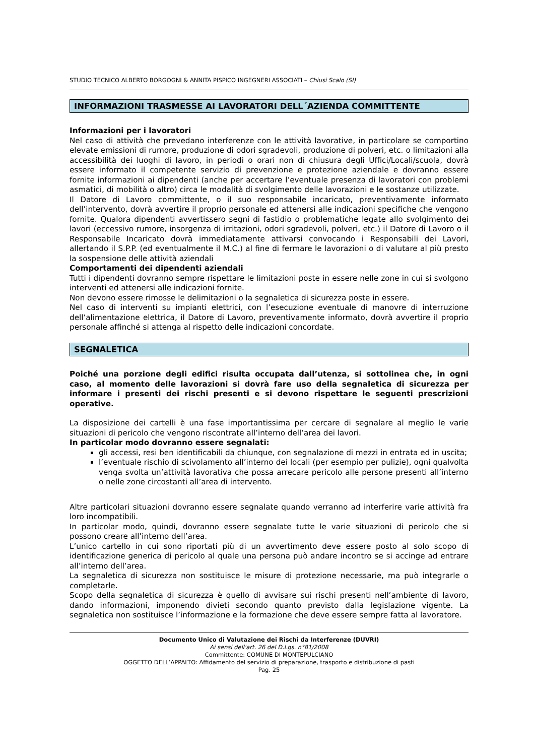STUDIO TECNICO ALBERTO BORGOGNI & ANNITA PISPICO INGEGNERI ASSOCIATI – Chiusi Scalo (SI)
INFORMAZIONI TRASMESSE AI LAVORATORI DELL´AZIENDA COMMITTENTE
Informazioni per i lavoratori
Nel caso di attività che prevedano interferenze con le attività lavorative, in particolare se comportino elevate emissioni di rumore, produzione di odori sgradevoli, produzione di polveri, etc. o limitazioni alla accessibilità dei luoghi di lavoro, in periodi o orari non di chiusura degli Uffici/Locali/scuola, dovrà essere informato il competente servizio di prevenzione e protezione aziendale e dovranno essere fornite informazioni ai dipendenti (anche per accertare l’eventuale presenza di lavoratori con problemi asmatici, di mobilità o altro) circa le modalità di svolgimento delle lavorazioni e le sostanze utilizzate.
Il Datore di Lavoro committente, o il suo responsabile incaricato, preventivamente informato dell’intervento, dovrà avvertire il proprio personale ed attenersi alle indicazioni specifiche che vengono fornite. Qualora dipendenti avvertissero segni di fastidio o problematiche legate allo svolgimento dei lavori (eccessivo rumore, insorgenza di irritazioni, odori sgradevoli, polveri, etc.) il Datore di Lavoro o il Responsabile Incaricato dovrà immediatamente attivarsi convocando i Responsabili dei Lavori, allertando il S.P.P. (ed eventualmente il M.C.) al fine di fermare le lavorazioni o di valutare al più presto la sospensione delle attività aziendali
Comportamenti dei dipendenti aziendali
Tutti i dipendenti dovranno sempre rispettare le limitazioni poste in essere nelle zone in cui si svolgono interventi ed attenersi alle indicazioni fornite.
Non devono essere rimosse le delimitazioni o la segnaletica di sicurezza poste in essere.
Nel caso di interventi su impianti elettrici, con l’esecuzione eventuale di manovre di interruzione dell’alimentazione elettrica, il Datore di Lavoro, preventivamente informato, dovrà avvertire il proprio personale affinché si attenga al rispetto delle indicazioni concordate.
SEGNALETICA
Poiché una porzione degli edifici risulta occupata dall’utenza, si sottolinea che, in ogni caso, al momento delle lavorazioni si dovrà fare uso della segnaletica di sicurezza per informare i presenti dei rischi presenti e si devono rispettare le seguenti prescrizioni operative.
La disposizione dei cartelli è una fase importantissima per cercare di segnalare al meglio le varie situazioni di pericolo che vengono riscontrate all’interno dell’area dei lavori.
In particolar modo dovranno essere segnalati:
gli accessi, resi ben identificabili da chiunque, con segnalazione di mezzi in entrata ed in uscita;
l’eventuale rischio di scivolamento all’interno dei locali (per esempio per pulizie), ogni qualvolta venga svolta un’attività lavorativa che possa arrecare pericolo alle persone presenti all’interno o nelle zone circostanti all’area di intervento.
Altre particolari situazioni dovranno essere segnalate quando verranno ad interferire varie attività fra loro incompatibili.
In particolar modo, quindi, dovranno essere segnalate tutte le varie situazioni di pericolo che si possono creare all’interno dell’area.
L’unico cartello in cui sono riportati più di un avvertimento deve essere posto al solo scopo di identificazione generica di pericolo al quale una persona può andare incontro se si accinge ad entrare all’interno dell’area.
La segnaletica di sicurezza non sostituisce le misure di protezione necessarie, ma può integrarle o completarle.
Scopo della segnaletica di sicurezza è quello di avvisare sui rischi presenti nell’ambiente di lavoro, dando informazioni, imponendo divieti secondo quanto previsto dalla legislazione vigente. La segnaletica non sostituisce l’informazione e la formazione che deve essere sempre fatta al lavoratore.
Documento Unico di Valutazione dei Rischi da Interferenze (DUVRI)
Ai sensi dell'art. 26 del D.Lgs. n°81/2008
Committente: COMUNE DI MONTEPULCIANO
OGGETTO DELL’APPALTO: Affidamento del servizio di preparazione, trasporto e distribuzione di pasti
Pag. 25